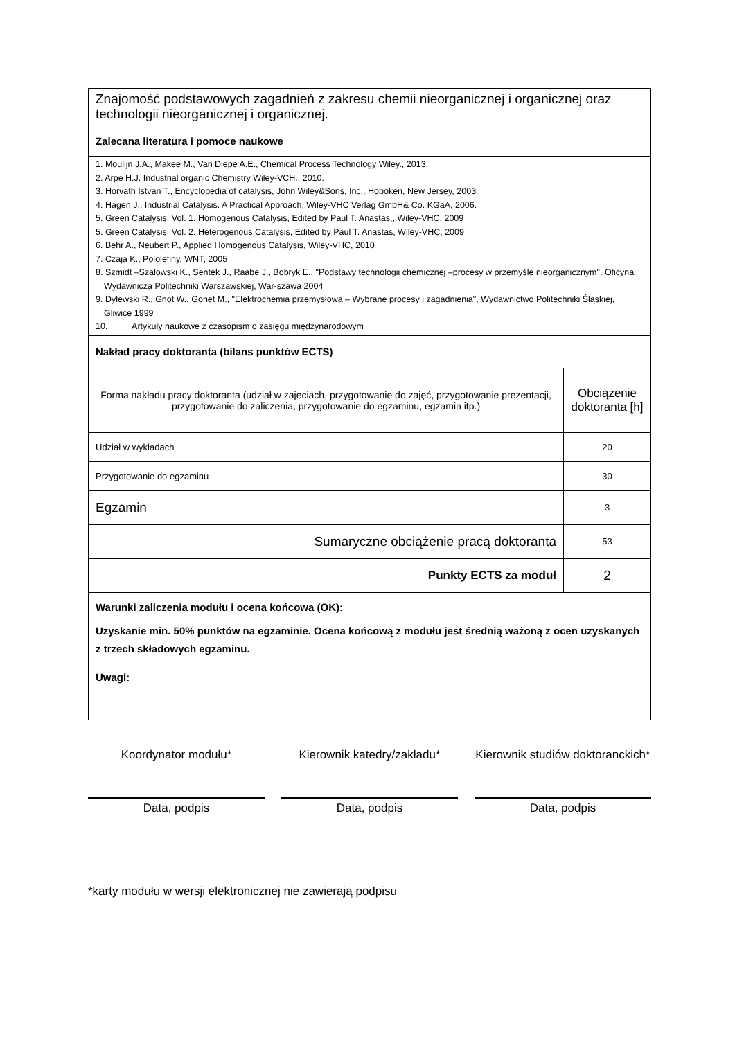| Znajomość podstawowych zagadnień z zakresu chemii nieorganicznej i organicznej oraz technologii nieorganicznej i organicznej. | |
| Zalecana literatura i pomoce naukowe | |
| 1. Moulijn J.A., Makee M., Van Diepe A.E., Chemical Process Technology Wiley., 2013. 2. Arpe H.J. Industrial organic Chemistry Wiley-VCH., 2010. 3. Horvath Istvan T., Encyclopedia of catalysis, John Wiley&Sons, Inc., Hoboken, New Jersey, 2003. 4. Hagen J., Industrial Catalysis. A Practical Approach, Wiley-VHC Verlag GmbH& Co. KGaA, 2006. 5. Green Catalysis. Vol. 1. Homogenous Catalysis, Edited by Paul T. Anastas,, Wiley-VHC, 2009 5. Green Catalysis. Vol. 2. Heterogenous Catalysis, Edited by Paul T. Anastas, Wiley-VHC, 2009 6. Behr A., Neubert P., Applied Homogenous Catalysis, Wiley-VHC, 2010 7. Czaja K., Pololefiny, WNT, 2005 8. Szmidt –Szałowski K., Sentek J., Raabe J., Bobryk E., "Podstawy technologii chemicznej –procesy w przemyśle nieorganicznym", Oficyna Wydawnicza Politechniki Warszawskiej, War-szawa 2004 9. Dylewski R., Gnot W., Gonet M., "Elektrochemia przemysłowa – Wybrane procesy i zagadnienia", Wydawnictwo Politechniki Śląskiej, Gliwice 1999 10. Artykuły naukowe z czasopism o zasięgu międzynarodowym | |
| Nakład pracy doktoranta (bilans punktów ECTS) | |
| Forma nakładu pracy doktoranta (udział w zajęciach, przygotowanie do zajęć, przygotowanie prezentacji, przygotowanie do zaliczenia, przygotowanie do egzaminu, egzamin itp.) | Obciążenie doktoranta [h] |
| Udział w wykładach | 20 |
| Przygotowanie do egzaminu | 30 |
| Egzamin | 3 |
| Sumaryczne obciążenie pracą doktoranta | 53 |
| Punkty ECTS za moduł | 2 |
| Warunki zaliczenia modułu i ocena końcowa (OK): Uzyskanie min. 50% punktów na egzaminie. Ocena końcową z modułu jest średnią ważoną z ocen uzyskanych z trzech składowych egzaminu. | |
| Uwagi: | |
Koordynator modułu*
Data, podpis
Kierownik katedry/zakładu*
Data, podpis
Kierownik studiów doktoranckich*
Data, podpis
*karty modułu w wersji elektronicznej nie zawierają podpisu